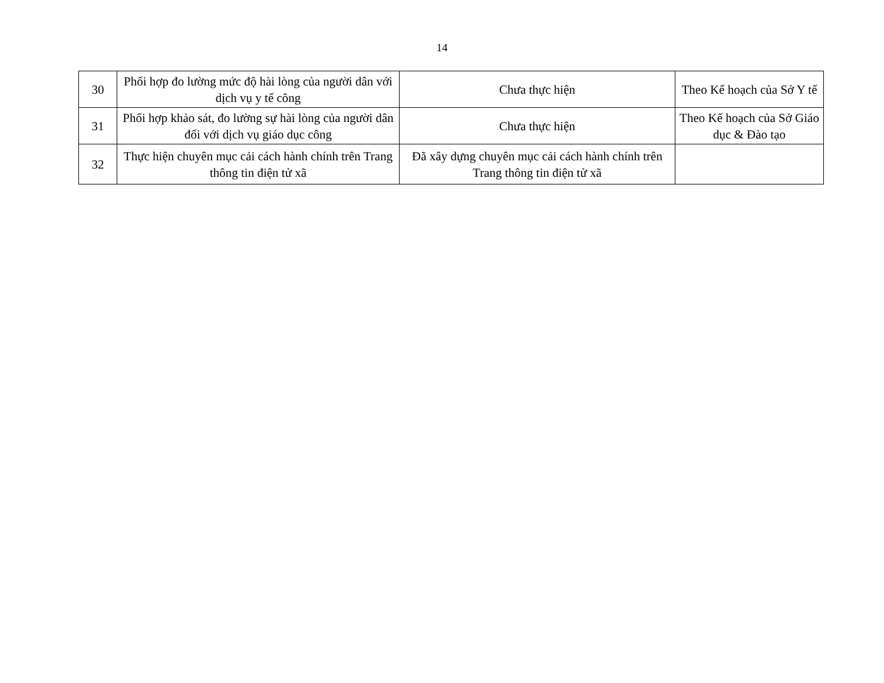14
| 30 | Phối hợp đo lường mức độ hài lòng của người dân với dịch vụ y tế công | Chưa thực hiện | Theo Kế hoạch của Sở Y tế |
| 31 | Phối hợp khảo sát, đo lường sự hài lòng của người dân đối với dịch vụ giáo dục công | Chưa thực hiện | Theo Kế hoạch của Sở Giáo dục & Đào tạo |
| 32 | Thực hiện chuyên mục cải cách hành chính trên Trang thông tin điện tử xã | Đã xây dựng chuyên mục cải cách hành chính trên Trang thông tin điện tử xã | |